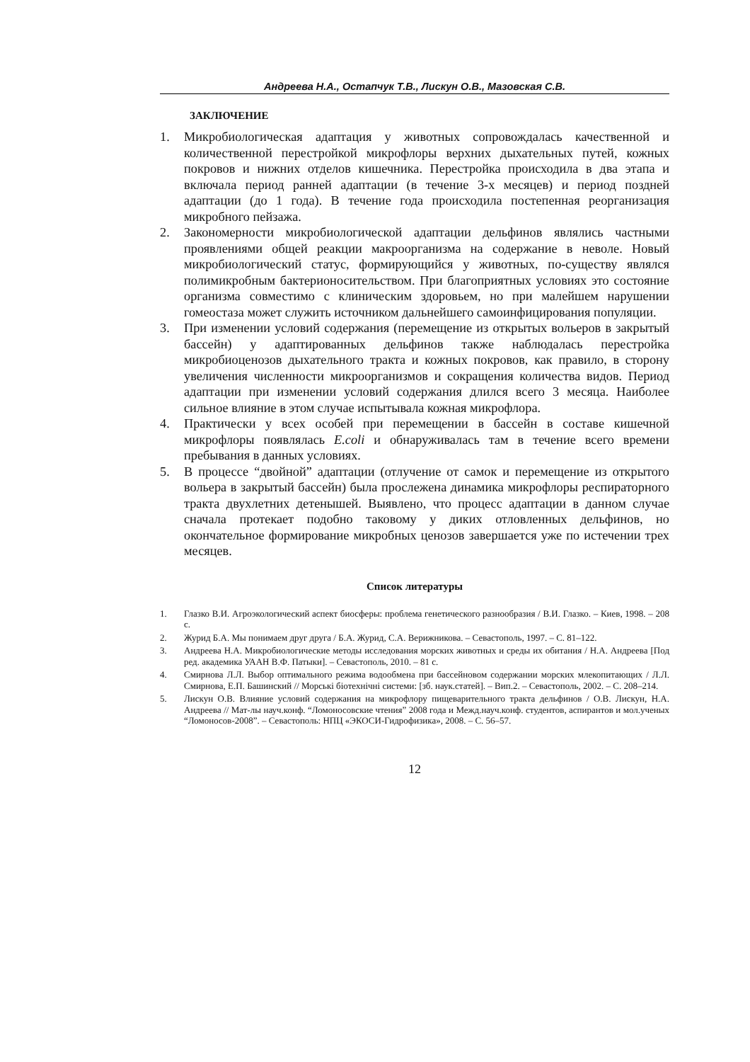Андреева Н.А., Остапчук Т.В., Лискун О.В., Мазовская С.В.
ЗАКЛЮЧЕНИЕ
1. Микробиологическая адаптация у животных сопровождалась качественной и количественной перестройкой микрофлоры верхних дыхательных путей, кожных покровов и нижних отделов кишечника. Перестройка происходила в два этапа и включала период ранней адаптации (в течение 3-х месяцев) и период поздней адаптации (до 1 года). В течение года происходила постепенная реорганизация микробного пейзажа.
2. Закономерности микробиологической адаптации дельфинов являлись частными проявлениями общей реакции макроорганизма на содержание в неволе. Новый микробиологический статус, формирующийся у животных, по-существу являлся полимикробным бактерионосительством. При благоприятных условиях это состояние организма совместимо с клиническим здоровьем, но при малейшем нарушении гомеостаза может служить источником дальнейшего самоинфицирования популяции.
3. При изменении условий содержания (перемещение из открытых вольеров в закрытый бассейн) у адаптированных дельфинов также наблюдалась перестройка микробиоценозов дыхательного тракта и кожных покровов, как правило, в сторону увеличения численности микроорганизмов и сокращения количества видов. Период адаптации при изменении условий содержания длился всего 3 месяца. Наиболее сильное влияние в этом случае испытывала кожная микрофлора.
4. Практически у всех особей при перемещении в бассейн в составе кишечной микрофлоры появлялась E.coli и обнаруживалась там в течение всего времени пребывания в данных условиях.
5. В процессе “двойной” адаптации (отлучение от самок и перемещение из открытого вольера в закрытый бассейн) была прослежена динамика микрофлоры респираторного тракта двухлетних детенышей. Выявлено, что процесс адаптации в данном случае сначала протекает подобно таковому у диких отловленных дельфинов, но окончательное формирование микробных ценозов завершается уже по истечении трех месяцев.
Список литературы
1. Глазко В.И. Агроэкологический аспект биосферы: проблема генетического разнообразия / В.И. Глазко. – Киев, 1998. – 208 с.
2. Журид Б.А. Мы понимаем друг друга / Б.А. Журид, С.А. Верижникова. – Севастополь, 1997. – С. 81–122.
3. Андреева Н.А. Микробиологические методы исследования морских животных и среды их обитания / Н.А. Андреева [Под ред. академика УААН В.Ф. Патыки]. – Севастополь, 2010. – 81 с.
4. Смирнова Л.Л. Выбор оптимального режима водообмена при бассейновом содержании морских млекопитающих / Л.Л. Смирнова, Е.П. Башинский // Морські біотехнічні системи: [зб. наук.статей]. – Вип.2. – Севастополь, 2002. – С. 208–214.
5. Лискун О.В. Влияние условий содержания на микрофлору пищеварительного тракта дельфинов / О.В. Лискун, Н.А. Андреева // Мат-лы науч.конф. “Ломоносовские чтения” 2008 года и Межд.науч.конф. студентов, аспирантов и мол.ученых “Ломоносов-2008”. – Севастополь: НПЦ «ЭКОСИ-Гидрофизика», 2008. – С. 56–57.
12